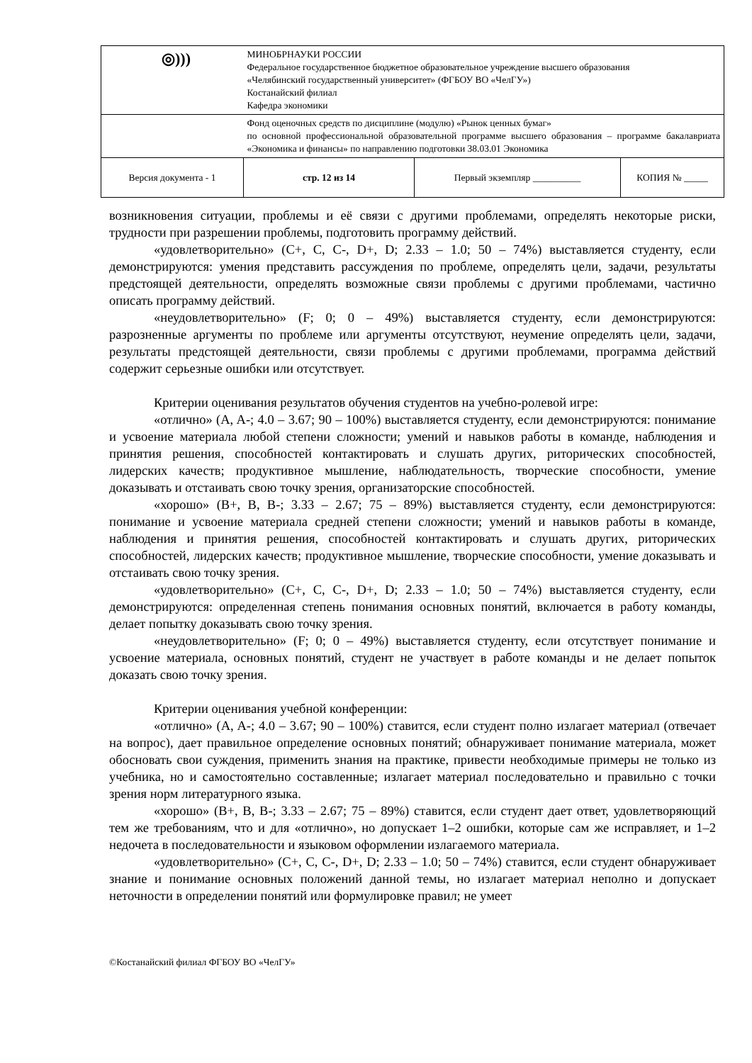| ◎))) | МИНОБРНАУКИ РОССИИ Федеральное государственное бюджетное образовательное учреждение высшего образования «Челябинский государственный университет» (ФГБОУ ВО «ЧелГУ») Костанайский филиал Кафедра экономики | | |
| | Фонд оценочных средств по дисциплине (модулю) «Рынок ценных бумаг» по основной профессиональной образовательной программе высшего образования – программе бакалавриата «Экономика и финансы» по направлению подготовки 38.03.01 Экономика | | |
| Версия документа - 1 | стр. 12 из 14 | Первый экземпляр __________ | КОПИЯ № _____ |
возникновения ситуации, проблемы и её связи с другими проблемами, определять некоторые риски, трудности при разрешении проблемы, подготовить программу действий.
«удовлетворительно» (C+, C, C-, D+, D; 2.33 – 1.0; 50 – 74%) выставляется студенту, если демонстрируются: умения представить рассуждения по проблеме, определять цели, задачи, результаты предстоящей деятельности, определять возможные связи проблемы с другими проблемами, частично описать программу действий.
«неудовлетворительно» (F; 0; 0 – 49%) выставляется студенту, если демонстрируются: разрозненные аргументы по проблеме или аргументы отсутствуют, неумение определять цели, задачи, результаты предстоящей деятельности, связи проблемы с другими проблемами, программа действий содержит серьезные ошибки или отсутствует.
Критерии оценивания результатов обучения студентов на учебно-ролевой игре:
«отлично» (A, A-; 4.0 – 3.67; 90 – 100%) выставляется студенту, если демонстрируются: понимание и усвоение материала любой степени сложности; умений и навыков работы в команде, наблюдения и принятия решения, способностей контактировать и слушать других, риторических способностей, лидерских качеств; продуктивное мышление, наблюдательность, творческие способности, умение доказывать и отстаивать свою точку зрения, организаторские способностей.
«хорошо» (B+, B, B-; 3.33 – 2.67; 75 – 89%) выставляется студенту, если демонстрируются: понимание и усвоение материала средней степени сложности; умений и навыков работы в команде, наблюдения и принятия решения, способностей контактировать и слушать других, риторических способностей, лидерских качеств; продуктивное мышление, творческие способности, умение доказывать и отстаивать свою точку зрения.
«удовлетворительно» (C+, C, C-, D+, D; 2.33 – 1.0; 50 – 74%) выставляется студенту, если демонстрируются: определенная степень понимания основных понятий, включается в работу команды, делает попытку доказывать свою точку зрения.
«неудовлетворительно» (F; 0; 0 – 49%) выставляется студенту, если отсутствует понимание и усвоение материала, основных понятий, студент не участвует в работе команды и не делает попыток доказать свою точку зрения.
Критерии оценивания учебной конференции:
«отлично» (A, A-; 4.0 – 3.67; 90 – 100%) ставится, если студент полно излагает материал (отвечает на вопрос), дает правильное определение основных понятий; обнаруживает понимание материала, может обосновать свои суждения, применить знания на практике, привести необходимые примеры не только из учебника, но и самостоятельно составленные; излагает материал последовательно и правильно с точки зрения норм литературного языка.
«хорошо» (B+, B, B-; 3.33 – 2.67; 75 – 89%) ставится, если студент дает ответ, удовлетворяющий тем же требованиям, что и для «отлично», но допускает 1–2 ошибки, которые сам же исправляет, и 1–2 недочета в последовательности и языковом оформлении излагаемого материала.
«удовлетворительно» (C+, C, C-, D+, D; 2.33 – 1.0; 50 – 74%) ставится, если студент обнаруживает знание и понимание основных положений данной темы, но излагает материал неполно и допускает неточности в определении понятий или формулировке правил; не умеет
©Костанайский филиал ФГБОУ ВО «ЧелГУ»